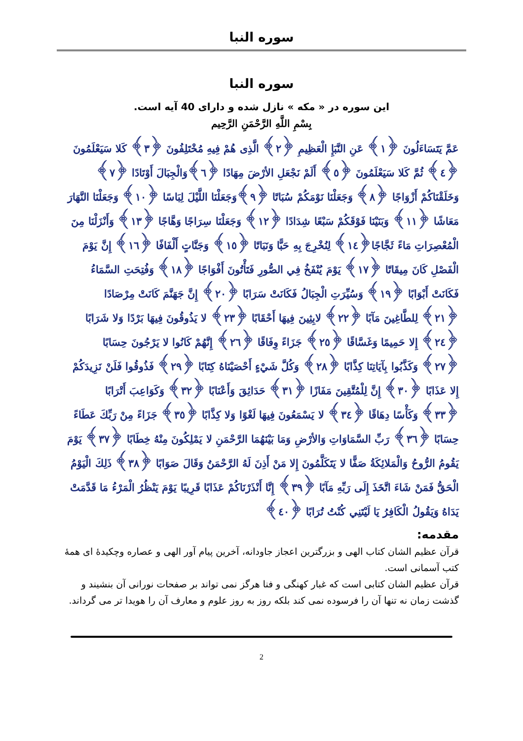سوره النبا
سوره النبا
این سوره در « مکه » نازل شده و دارای 40 آیه است.
بِسْمِ اللَّهِ الرَّحْمَنِ الرَّحِيم
عَمَّ يَتَسَاءَلُونَ ﴿١﴾ عَنِ النَّبَإِ الْعَظِيمِ ﴿٢﴾ الَّذِى هُمْ فِيهِ مُخْتَلِفُونَ ﴿٣﴾ كَلا سَيَعْلَمُونَ ﴿٤﴾ ثُمَّ كَلا سَيَعْلَمُونَ ﴿٥﴾ أَلَمْ نَجْعَلِ الأرْضَ مِهَادًا ﴿٦﴾وَالْجِبَالَ أَوْتَادًا ﴿٧﴾ وَخَلَقْنَاكُمْ أَزْوَاجًا ﴿٨﴾ وَجَعَلْنَا نَوْمَكُمْ سُبَاتًا ﴿٩﴾وَجَعَلْنَا اللَّيْلَ لِبَاسًا ﴿١٠﴾ وَجَعَلْنَا النَّهَارَ مَعَاشًا ﴿١١﴾ وَبَنَيْنَا فَوْقَكُمْ سَبْعًا شِدَادًا ﴿١٢﴾ وَجَعَلْنَا سِرَاجًا وَهَّاجًا ﴿١٣﴾ وَأَنْزَلْنَا مِنَ الْمُعْصِرَاتِ مَاءً ثَجَّاجًا﴿١٤﴾ لِنُخْرِجَ بِهِ حَبًّا وَنَبَاتًا ﴿١٥﴾ وَجَنَّاتٍ أَلْفَافًا ﴿١٦﴾ إِنَّ يَوْمَ الْفَصْلِ كَانَ مِيقَاتًا ﴿١٧﴾ يَوْمَ يُنْفَخُ فِي الصُّورِ فَتَأْتُونَ أَفْوَاجًا ﴿١٨﴾ وَفُتِحَتِ السَّمَاءُ فَكَانَتْ أَبْوَابًا ﴿١٩﴾ وَسُيِّرَتِ الْجِبَالُ فَكَانَتْ سَرَابًا ﴿٢٠﴾ إِنَّ جَهَنَّمَ كَانَتْ مِرْصَادًا ﴿٢١﴾ لِلطَّاغِينَ مَآبًا ﴿٢٢﴾ لابِثِينَ فِيهَا أَحْقَابًا ﴿٢٣﴾ لا يَذُوقُونَ فِيهَا بَرْدًا وَلا شَرَابًا ﴿٢٤﴾ إِلا حَمِيمًا وَغَسَّاقًا ﴿٢٥﴾ جَزَاءً وِفَاقًا ﴿٢٦﴾ إِنَّهُمْ كَانُوا لا يَرْجُونَ حِسَابًا ﴿٢٧﴾ وَكَذَّبُوا بِآيَاتِنَا كِذَّابًا ﴿٢٨﴾ وَكُلَّ شَيْءٍ أَحْصَيْنَاهُ كِتَابًا ﴿٢٩﴾ فَذُوقُوا فَلَنْ نَزِيدَكُمْ إِلا عَذَابًا ﴿٣٠﴾ إِنَّ لِلْمُتَّقِينَ مَفَازًا ﴿٣١﴾ حَدَائِقَ وَأَعْنَابًا ﴿٣٢﴾ وَكَوَاعِبَ أَتْرَابًا ﴿٣٣﴾ وَكَأْسًا دِهَاقًا ﴿٣٤﴾ لا يَسْمَعُونَ فِيهَا لَغْوًا وَلا كِذَّابًا ﴿٣٥﴾ جَزَاءً مِنْ رَبِّكَ عَطَاءً حِسَابًا ﴿٣٦﴾ رَبِّ السَّمَاوَاتِ وَالأرْضِ وَمَا بَيْنَهُمَا الرَّحْمَنِ لا يَمْلِكُونَ مِنْهُ خِطَابًا ﴿٣٧﴾ يَوْمَ يَقُومُ الرُّوحُ وَالْمَلائِكَةُ صَفًّا لا يَتَكَلَّمُونَ إِلا مَنْ أَذِنَ لَهُ الرَّحْمَنُ وَقَالَ صَوَابًا ﴿٣٨﴾ ذَلِكَ الْيَوْمُ الْحَقُّ فَمَنْ شَاءَ اتَّخَذَ إِلَى رَبِّهِ مَآبًا ﴿٣٩﴾ إِنَّا أَنْذَرْنَاكُمْ عَذَابًا قَرِيبًا يَوْمَ يَنْظُرُ الْمَرْءُ مَا قَدَّمَتْ يَدَاهُ وَيَقُولُ الْكَافِرُ يَا لَيْتَنِي كُنْتُ تُرَابًا ﴿٤٠﴾
مقدمه:
قرآن عظیم الشان کتاب الهی و بزرگترین اعجاز جاودانه، آخرین پیام آور الهی و عصاره وچکیدهٔ ای همهٔ کتب آسمانی است.
قرآن عظیم الشان کتابی است که غبار کهنگی و فنا هرگز نمی تواند بر صفحات نورانی آن بنشیند و گذشت زمان نه تنها آن را فرسوده نمی کند بلکه روز به روز علوم و معارف آن را هویدا تر می گرداند.
2